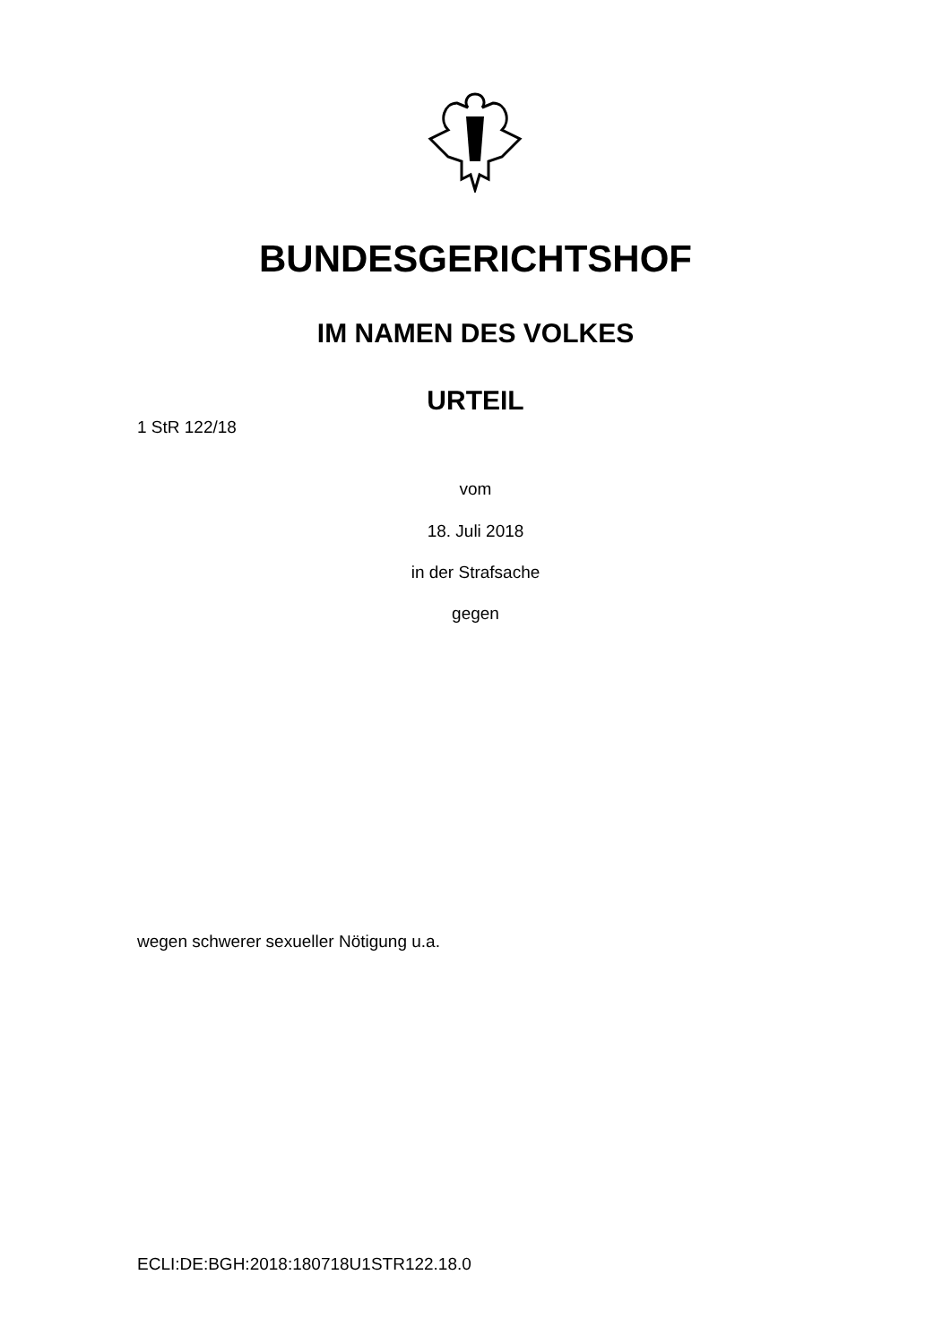BUNDESGERICHTSHOF
IM NAMEN DES VOLKES
URTEIL
1 StR 122/18
vom
18. Juli 2018
in der Strafsache
gegen
wegen schwerer sexueller Nötigung u.a.
ECLI:DE:BGH:2018:180718U1STR122.18.0